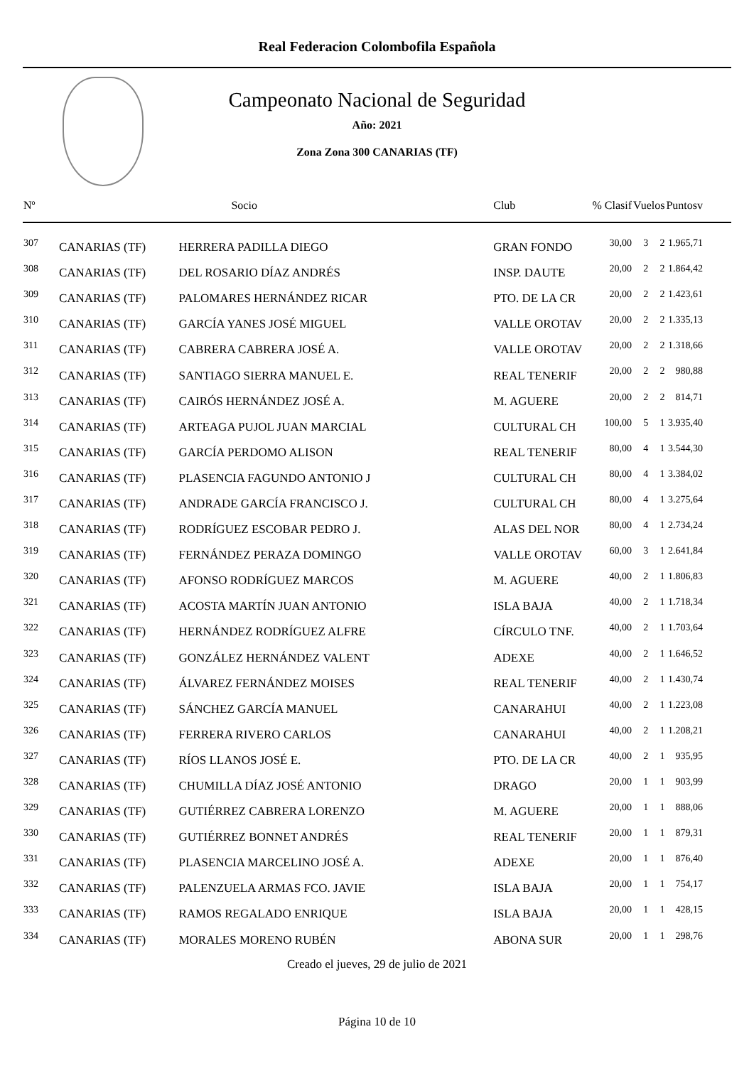Real Federacion Colombofila Española
Campeonato Nacional de Seguridad
Año: 2021
Zona Zona 300 CANARIAS (TF)
| Nº | | Socio | Club | % Clasif | Vuelos | | Puntosv |
| --- | --- | --- | --- | --- | --- | --- | --- |
| 307 | CANARIAS (TF) | HERRERA PADILLA DIEGO | GRAN FONDO | 30,00 | 3 | 2 | 1.965,71 |
| 308 | CANARIAS (TF) | DEL ROSARIO DÍAZ ANDRÉS | INSP. DAUTE | 20,00 | 2 | 2 | 1.864,42 |
| 309 | CANARIAS (TF) | PALOMARES HERNÁNDEZ RICAR | PTO. DE LA CR | 20,00 | 2 | 2 | 1.423,61 |
| 310 | CANARIAS (TF) | GARCÍA YANES JOSÉ MIGUEL | VALLE OROTAV | 20,00 | 2 | 2 | 1.335,13 |
| 311 | CANARIAS (TF) | CABRERA CABRERA JOSÉ A. | VALLE OROTAV | 20,00 | 2 | 2 | 1.318,66 |
| 312 | CANARIAS (TF) | SANTIAGO SIERRA MANUEL E. | REAL TENERIF | 20,00 | 2 | 2 | 980,88 |
| 313 | CANARIAS (TF) | CAIRÓS HERNÁNDEZ JOSÉ A. | M. AGUERE | 20,00 | 2 | 2 | 814,71 |
| 314 | CANARIAS (TF) | ARTEAGA PUJOL JUAN MARCIAL | CULTURAL CH | 100,00 | 5 | 1 | 3.935,40 |
| 315 | CANARIAS (TF) | GARCÍA PERDOMO ALISON | REAL TENERIF | 80,00 | 4 | 1 | 3.544,30 |
| 316 | CANARIAS (TF) | PLASENCIA FAGUNDO ANTONIO J | CULTURAL CH | 80,00 | 4 | 1 | 3.384,02 |
| 317 | CANARIAS (TF) | ANDRADE GARCÍA FRANCISCO J. | CULTURAL CH | 80,00 | 4 | 1 | 3.275,64 |
| 318 | CANARIAS (TF) | RODRÍGUEZ ESCOBAR PEDRO J. | ALAS DEL NOR | 80,00 | 4 | 1 | 2.734,24 |
| 319 | CANARIAS (TF) | FERNÁNDEZ PERAZA DOMINGO | VALLE OROTAV | 60,00 | 3 | 1 | 2.641,84 |
| 320 | CANARIAS (TF) | AFONSO RODRÍGUEZ MARCOS | M. AGUERE | 40,00 | 2 | 1 | 1.806,83 |
| 321 | CANARIAS (TF) | ACOSTA MARTÍN JUAN ANTONIO | ISLA BAJA | 40,00 | 2 | 1 | 1.718,34 |
| 322 | CANARIAS (TF) | HERNÁNDEZ RODRÍGUEZ ALFRE | CÍRCULO TNF. | 40,00 | 2 | 1 | 1.703,64 |
| 323 | CANARIAS (TF) | GONZÁLEZ HERNÁNDEZ VALENT | ADEXE | 40,00 | 2 | 1 | 1.646,52 |
| 324 | CANARIAS (TF) | ÁLVAREZ FERNÁNDEZ MOISES | REAL TENERIF | 40,00 | 2 | 1 | 1.430,74 |
| 325 | CANARIAS (TF) | SÁNCHEZ GARCÍA MANUEL | CANARAHUI | 40,00 | 2 | 1 | 1.223,08 |
| 326 | CANARIAS (TF) | FERRERA RIVERO CARLOS | CANARAHUI | 40,00 | 2 | 1 | 1.208,21 |
| 327 | CANARIAS (TF) | RÍOS LLANOS JOSÉ E. | PTO. DE LA CR | 40,00 | 2 | 1 | 935,95 |
| 328 | CANARIAS (TF) | CHUMILLA DÍAZ JOSÉ ANTONIO | DRAGO | 20,00 | 1 | 1 | 903,99 |
| 329 | CANARIAS (TF) | GUTIÉRREZ CABRERA LORENZO | M. AGUERE | 20,00 | 1 | 1 | 888,06 |
| 330 | CANARIAS (TF) | GUTIÉRREZ BONNET ANDRÉS | REAL TENERIF | 20,00 | 1 | 1 | 879,31 |
| 331 | CANARIAS (TF) | PLASENCIA MARCELINO JOSÉ A. | ADEXE | 20,00 | 1 | 1 | 876,40 |
| 332 | CANARIAS (TF) | PALENZUELA ARMAS FCO. JAVIE | ISLA BAJA | 20,00 | 1 | 1 | 754,17 |
| 333 | CANARIAS (TF) | RAMOS REGALADO ENRIQUE | ISLA BAJA | 20,00 | 1 | 1 | 428,15 |
| 334 | CANARIAS (TF) | MORALES MORENO RUBÉN | ABONA SUR | 20,00 | 1 | 1 | 298,76 |
Creado el jueves, 29 de julio de 2021
Página 10 de 10